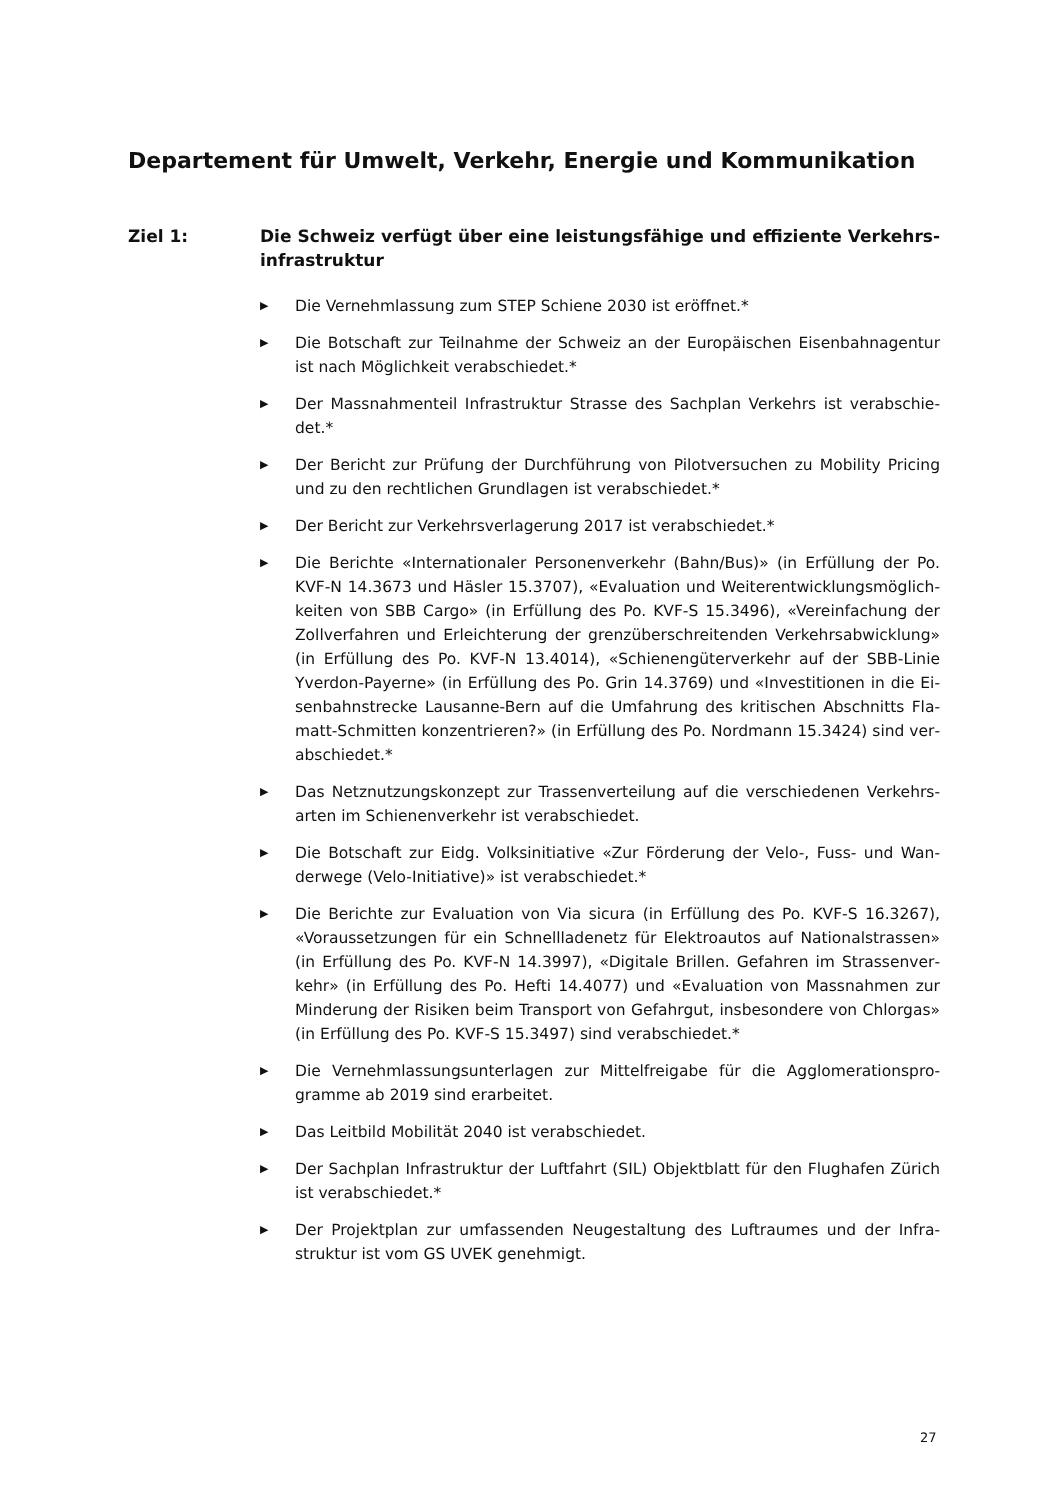Departement für Umwelt, Verkehr, Energie und Kommunikation
Ziel 1: Die Schweiz verfügt über eine leistungsfähige und effiziente Verkehrs­infrastruktur
▶ Die Vernehmlassung zum STEP Schiene 2030 ist eröffnet.*
▶ Die Botschaft zur Teilnahme der Schweiz an der Europäischen Eisenbahnagentur ist nach Möglichkeit verabschiedet.*
▶ Der Massnahmenteil Infrastruktur Strasse des Sachplan Verkehrs ist verabschie­det.*
▶ Der Bericht zur Prüfung der Durchführung von Pilotversuchen zu Mobility Pricing und zu den rechtlichen Grundlagen ist verabschiedet.*
▶ Der Bericht zur Verkehrsverlagerung 2017 ist verabschiedet.*
▶ Die Berichte «Internationaler Personenverkehr (Bahn/Bus)» (in Erfüllung der Po. KVF-N 14.3673 und Häsler 15.3707), «Evaluation und Weiterentwicklungsmöglich­keiten von SBB Cargo» (in Erfüllung des Po. KVF-S 15.3496), «Vereinfachung der Zollverfahren und Erleichterung der grenzüberschreitenden Verkehrsabwicklung» (in Erfüllung des Po. KVF-N 13.4014), «Schienengüterverkehr auf der SBB-Linie Yverdon-Payerne» (in Erfüllung des Po. Grin 14.3769) und «Investitionen in die Ei­senbahnstrecke Lausanne-Bern auf die Umfahrung des kritischen Abschnitts Fla­matt-Schmitten konzentrieren?» (in Erfüllung des Po. Nordmann 15.3424) sind ver­abschiedet.*
▶ Das Netznutzungskonzept zur Trassenverteilung auf die verschiedenen Verkehrs­arten im Schienenverkehr ist verabschiedet.
▶ Die Botschaft zur Eidg. Volksinitiative «Zur Förderung der Velo-, Fuss- und Wan­derwege (Velo-Initiative)» ist verabschiedet.*
▶ Die Berichte zur Evaluation von Via sicura (in Erfüllung des Po. KVF-S 16.3267), «Voraussetzungen für ein Schnellladenetz für Elektroautos auf Nationalstrassen» (in Erfüllung des Po. KVF-N 14.3997), «Digitale Brillen. Gefahren im Strassenver­kehr» (in Erfüllung des Po. Hefti 14.4077) und «Evaluation von Massnahmen zur Minderung der Risiken beim Transport von Gefahrgut, insbesondere von Chlorgas» (in Erfüllung des Po. KVF-S 15.3497) sind verabschiedet.*
▶ Die Vernehmlassungsunterlagen zur Mittelfreigabe für die Agglomerationspro­gramme ab 2019 sind erarbeitet.
▶ Das Leitbild Mobilität 2040 ist verabschiedet.
▶ Der Sachplan Infrastruktur der Luftfahrt (SIL) Objektblatt für den Flughafen Zürich ist verabschiedet.*
▶ Der Projektplan zur umfassenden Neugestaltung des Luftraumes und der Infra­struktur ist vom GS UVEK genehmigt.
27